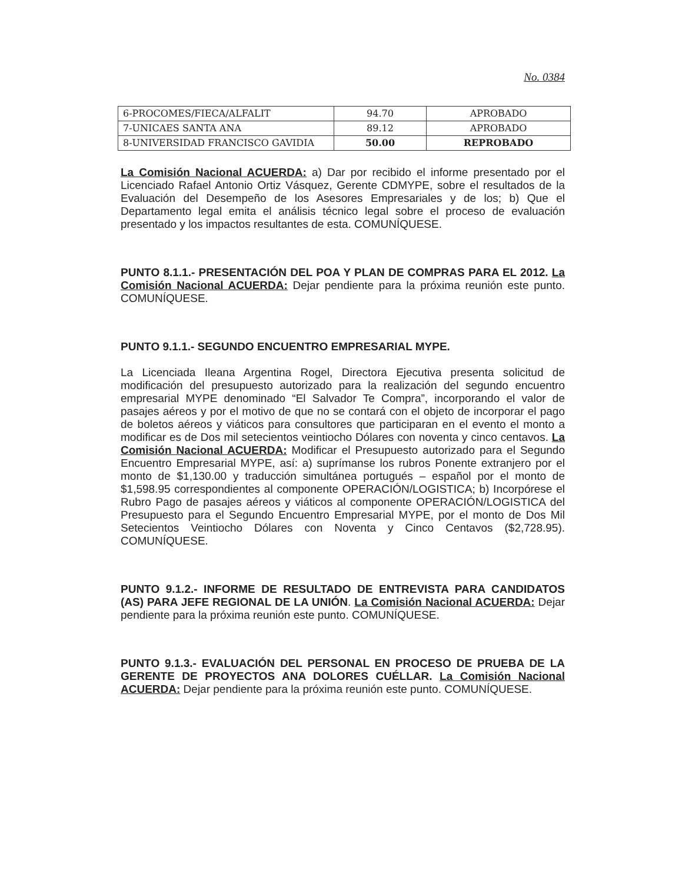No. 0384
| 6-PROCOMES/FIECA/ALFALIT | 94.70 | APROBADO |
| 7-UNICAES SANTA ANA | 89.12 | APROBADO |
| 8-UNIVERSIDAD FRANCISCO GAVIDIA | 50.00 | REPROBADO |
La Comisión Nacional ACUERDA: a) Dar por recibido el informe presentado por el Licenciado Rafael Antonio Ortiz Vásquez, Gerente CDMYPE, sobre el resultados de la Evaluación del Desempeño de los Asesores Empresariales y de los; b) Que el Departamento legal emita el análisis técnico legal sobre el proceso de evaluación presentado y los impactos resultantes de esta. COMUNÍQUESE.
PUNTO 8.1.1.- PRESENTACIÓN DEL POA Y PLAN DE COMPRAS PARA EL 2012. La Comisión Nacional ACUERDA: Dejar pendiente para la próxima reunión este punto. COMUNÍQUESE.
PUNTO 9.1.1.- SEGUNDO ENCUENTRO EMPRESARIAL MYPE.
La Licenciada Ileana Argentina Rogel, Directora Ejecutiva presenta solicitud de modificación del presupuesto autorizado para la realización del segundo encuentro empresarial MYPE denominado “El Salvador Te Compra”, incorporando el valor de pasajes aéreos y por el motivo de que no se contará con el objeto de incorporar el pago de boletos aéreos y viáticos para consultores que participaran en el evento el monto a modificar es de Dos mil setecientos veintiocho Dólares con noventa y cinco centavos. La Comisión Nacional ACUERDA: Modificar el Presupuesto autorizado para el Segundo Encuentro Empresarial MYPE, así: a) suprímanse los rubros Ponente extranjero por el monto de $1,130.00 y traducción simultánea portugués – español por el monto de $1,598.95 correspondientes al componente OPERACIÓN/LOGISTICA; b) Incorpórese el Rubro Pago de pasajes aéreos y viáticos al componente OPERACIÓN/LOGISTICA del Presupuesto para el Segundo Encuentro Empresarial MYPE, por el monto de Dos Mil Setecientos Veintiocho Dólares con Noventa y Cinco Centavos ($2,728.95). COMUNÍQUESE.
PUNTO 9.1.2.- INFORME DE RESULTADO DE ENTREVISTA PARA CANDIDATOS (AS) PARA JEFE REGIONAL DE LA UNIÓN. La Comisión Nacional ACUERDA: Dejar pendiente para la próxima reunión este punto. COMUNÍQUESE.
PUNTO 9.1.3.- EVALUACIÓN DEL PERSONAL EN PROCESO DE PRUEBA DE LA GERENTE DE PROYECTOS ANA DOLORES CUÉLLAR. La Comisión Nacional ACUERDA: Dejar pendiente para la próxima reunión este punto. COMUNÍQUESE.